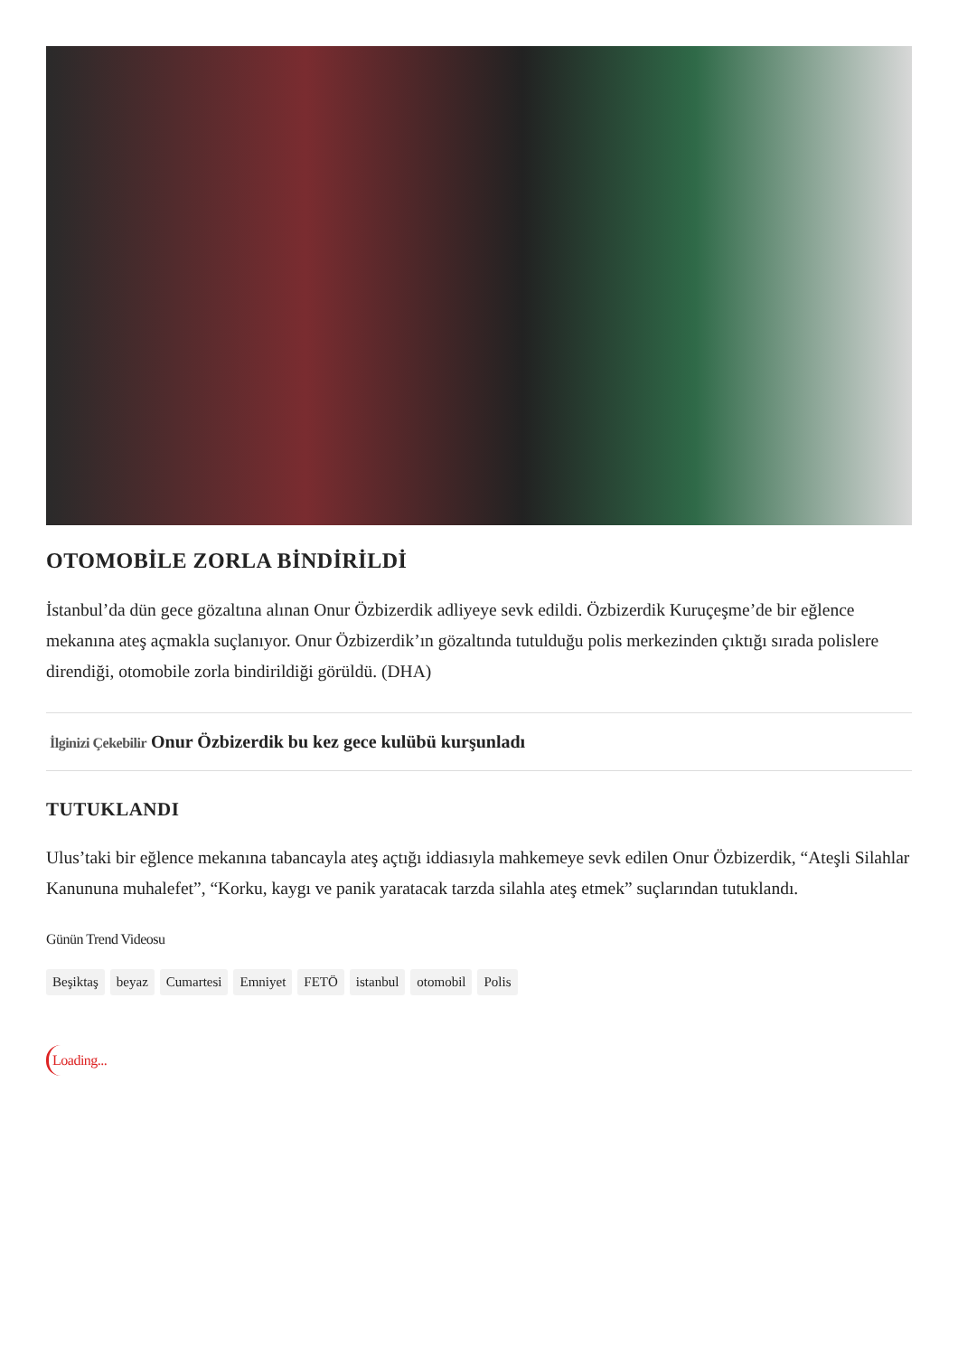OTOMOBİLE ZORLA BİNDİRİLDİ
İstanbul’da dün gece gözaltına alınan Onur Özbizerdik adliyeye sevk edildi. Özbizerdik Kuruçeşme’de bir eğlence mekanına ateş açmakla suçlanıyor. Onur Özbizerdik’ın gözaltında tutulduğu polis merkezinden çıktığı sırada polislere direndiği, otomobile zorla bindirildiği görüldü. (DHA)
İlginizi Çekebilir Onur Özbizerdik bu kez gece kulübü kurşunladı
TUTUKLANDI
Ulus’taki bir eğlence mekanına tabancayla ateş açtığı iddiasıyla mahkemeye sevk edilen Onur Özbizerdik, “Ateşli Silahlar Kanununa muhalefet”, “Korku, kaygı ve panik yaratacak tarzda silahla ateş etmek” suçlarından tutuklandı.
Günün Trend Videosu
Beşiktaş beyaz Cumartesi Emniyet FETÖ istanbul otomobil Polis
Loading...